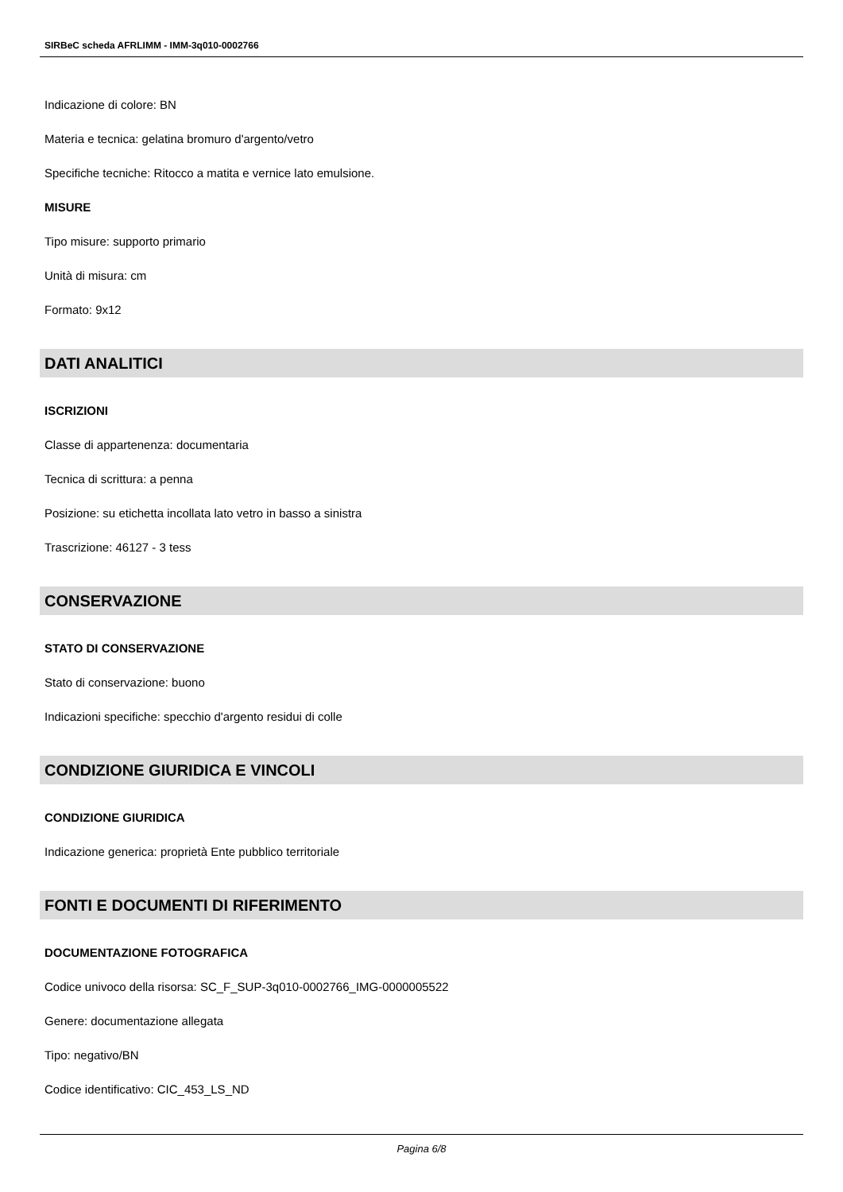SIRBeC scheda AFRLIMM - IMM-3q010-0002766
Indicazione di colore: BN
Materia e tecnica: gelatina bromuro d'argento/vetro
Specifiche tecniche: Ritocco a matita e vernice lato emulsione.
MISURE
Tipo misure: supporto primario
Unità di misura: cm
Formato: 9x12
DATI ANALITICI
ISCRIZIONI
Classe di appartenenza: documentaria
Tecnica di scrittura: a penna
Posizione: su etichetta incollata lato vetro in basso a sinistra
Trascrizione: 46127 - 3 tess
CONSERVAZIONE
STATO DI CONSERVAZIONE
Stato di conservazione: buono
Indicazioni specifiche: specchio d'argento residui di colle
CONDIZIONE GIURIDICA E VINCOLI
CONDIZIONE GIURIDICA
Indicazione generica: proprietà Ente pubblico territoriale
FONTI E DOCUMENTI DI RIFERIMENTO
DOCUMENTAZIONE FOTOGRAFICA
Codice univoco della risorsa: SC_F_SUP-3q010-0002766_IMG-0000005522
Genere: documentazione allegata
Tipo: negativo/BN
Codice identificativo: CIC_453_LS_ND
Pagina 6/8